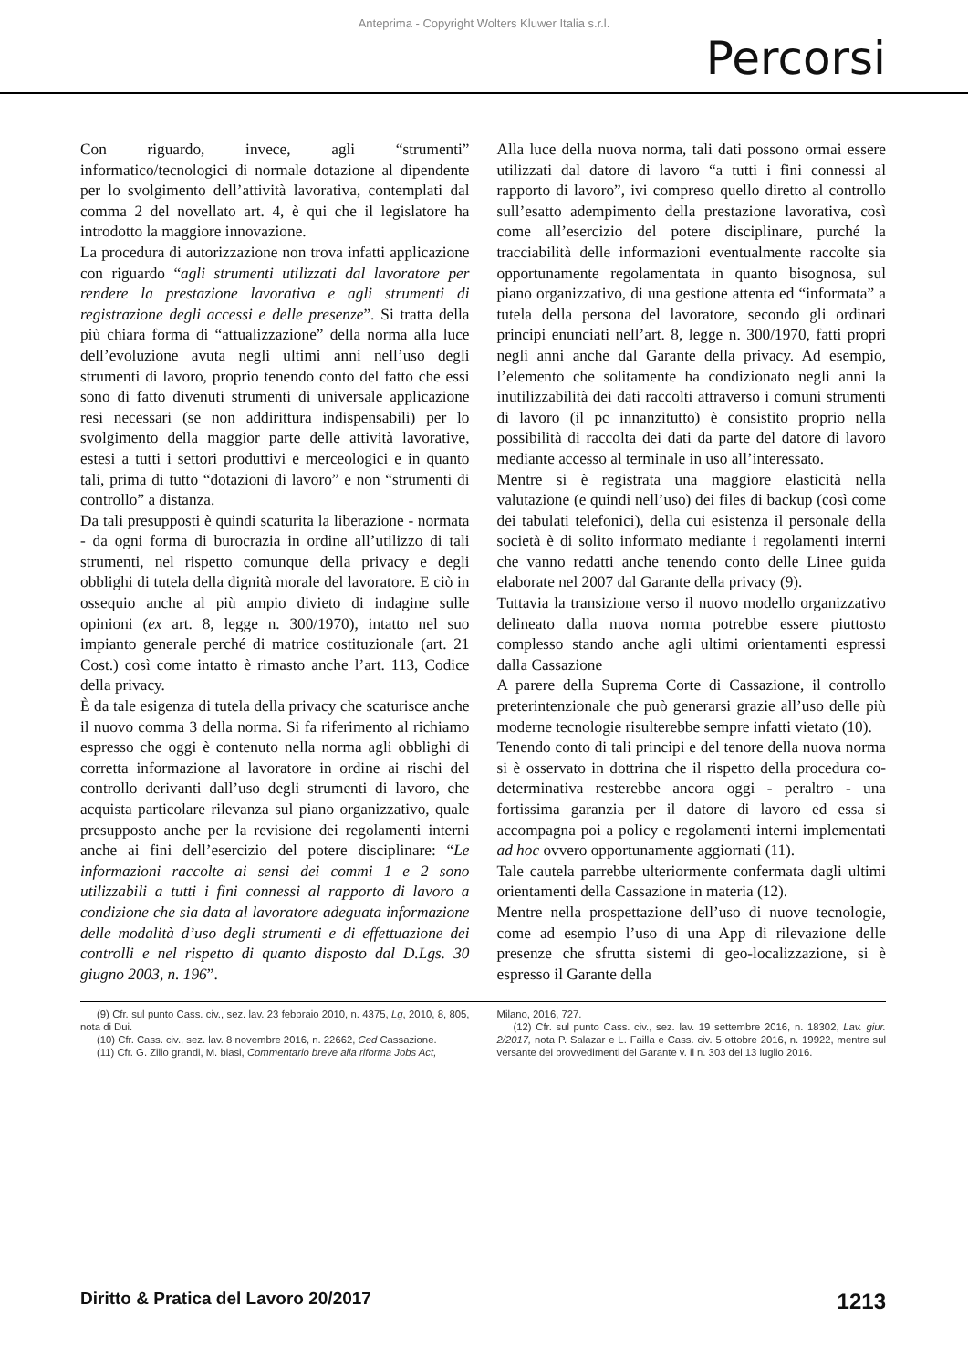Anteprima - Copyright Wolters Kluwer Italia s.r.l.
Percorsi
Con riguardo, invece, agli “strumenti” informatico/tecnologici di normale dotazione al dipendente per lo svolgimento dell’attività lavorativa, contemplati dal comma 2 del novellato art. 4, è qui che il legislatore ha introdotto la maggiore innovazione.
La procedura di autorizzazione non trova infatti applicazione con riguardo “agli strumenti utilizzati dal lavoratore per rendere la prestazione lavorativa e agli strumenti di registrazione degli accessi e delle presenze”. Si tratta della più chiara forma di “attualizzazione” della norma alla luce dell’evoluzione avuta negli ultimi anni nell’uso degli strumenti di lavoro, proprio tenendo conto del fatto che essi sono di fatto divenuti strumenti di universale applicazione resi necessari (se non addirittura indispensabili) per lo svolgimento della maggior parte delle attività lavorative, estesi a tutti i settori produttivi e merceologici e in quanto tali, prima di tutto “dotazioni di lavoro” e non “strumenti di controllo” a distanza.
Da tali presupposti è quindi scaturita la liberazione - normata - da ogni forma di burocrazia in ordine all’utilizzo di tali strumenti, nel rispetto comunque della privacy e degli obblighi di tutela della dignità morale del lavoratore. E ciò in ossequio anche al più ampio divieto di indagine sulle opinioni (ex art. 8, legge n. 300/1970), intatto nel suo impianto generale perché di matrice costituzionale (art. 21 Cost.) così come intatto è rimasto anche l’art. 113, Codice della privacy.
È da tale esigenza di tutela della privacy che scaturisce anche il nuovo comma 3 della norma. Si fa riferimento al richiamo espresso che oggi è contenuto nella norma agli obblighi di corretta informazione al lavoratore in ordine ai rischi del controllo derivanti dall’uso degli strumenti di lavoro, che acquista particolare rilevanza sul piano organizzativo, quale presupposto anche per la revisione dei regolamenti interni anche ai fini dell’esercizio del potere disciplinare: “Le informazioni raccolte ai sensi dei commi 1 e 2 sono utilizzabili a tutti i fini connessi al rapporto di lavoro a condizione che sia data al lavoratore adeguata informazione delle modalità d’uso degli strumenti e di effettuazione dei controlli e nel rispetto di quanto disposto dal D.Lgs. 30 giugno 2003, n. 196”.
Alla luce della nuova norma, tali dati possono ormai essere utilizzati dal datore di lavoro “a tutti i fini connessi al rapporto di lavoro”, ivi compreso quello diretto al controllo sull’esatto adempimento della prestazione lavorativa, così come all’esercizio del potere disciplinare, purché la tracciabilità delle informazioni eventualmente raccolte sia opportunamente regolamentata in quanto bisognosa, sul piano organizzativo, di una gestione attenta ed “informata” a tutela della persona del lavoratore, secondo gli ordinari principi enunciati nell’art. 8, legge n. 300/1970, fatti propri negli anni anche dal Garante della privacy. Ad esempio, l’elemento che solitamente ha condizionato negli anni la inutilizzabilità dei dati raccolti attraverso i comuni strumenti di lavoro (il pc innanzitutto) è consistito proprio nella possibilità di raccolta dei dati da parte del datore di lavoro mediante accesso al terminale in uso all’interessato.
Mentre si è registrata una maggiore elasticità nella valutazione (e quindi nell’uso) dei files di backup (così come dei tabulati telefonici), della cui esistenza il personale della società è di solito informato mediante i regolamenti interni che vanno redatti anche tenendo conto delle Linee guida elaborate nel 2007 dal Garante della privacy (9).
Tuttavia la transizione verso il nuovo modello organizzativo delineato dalla nuova norma potrebbe essere piuttosto complesso stando anche agli ultimi orientamenti espressi dalla Cassazione
A parere della Suprema Corte di Cassazione, il controllo preterintenzionale che può generarsi grazie all’uso delle più moderne tecnologie risulterebbe sempre infatti vietato (10).
Tenendo conto di tali principi e del tenore della nuova norma si è osservato in dottrina che il rispetto della procedura co-determinativa resterebbe ancora oggi - peraltro - una fortissima garanzia per il datore di lavoro ed essa si accompagna poi a policy e regolamenti interni implementati ad hoc ovvero opportunamente aggiornati (11).
Tale cautela parrebbe ulteriormente confermata dagli ultimi orientamenti della Cassazione in materia (12).
Mentre nella prospettazione dell’uso di nuove tecnologie, come ad esempio l’uso di una App di rilevazione delle presenze che sfrutta sistemi di geo-localizzazione, si è espresso il Garante della
(9) Cfr. sul punto Cass. civ., sez. lav. 23 febbraio 2010, n. 4375, Lg, 2010, 8, 805, nota di Dui.
(10) Cfr. Cass. civ., sez. lav. 8 novembre 2016, n. 22662, Ced Cassazione.
(11) Cfr. G. Zilio grandi, M. biasi, Commentario breve alla riforma Jobs Act,
Milano, 2016, 727.
(12) Cfr. sul punto Cass. civ., sez. lav. 19 settembre 2016, n. 18302, Lav. giur. 2/2017, nota P. Salazar e L. Failla e Cass. civ. 5 ottobre 2016, n. 19922, mentre sul versante dei provvedimenti del Garante v. il n. 303 del 13 luglio 2016.
Diritto & Pratica del Lavoro 20/2017 1213